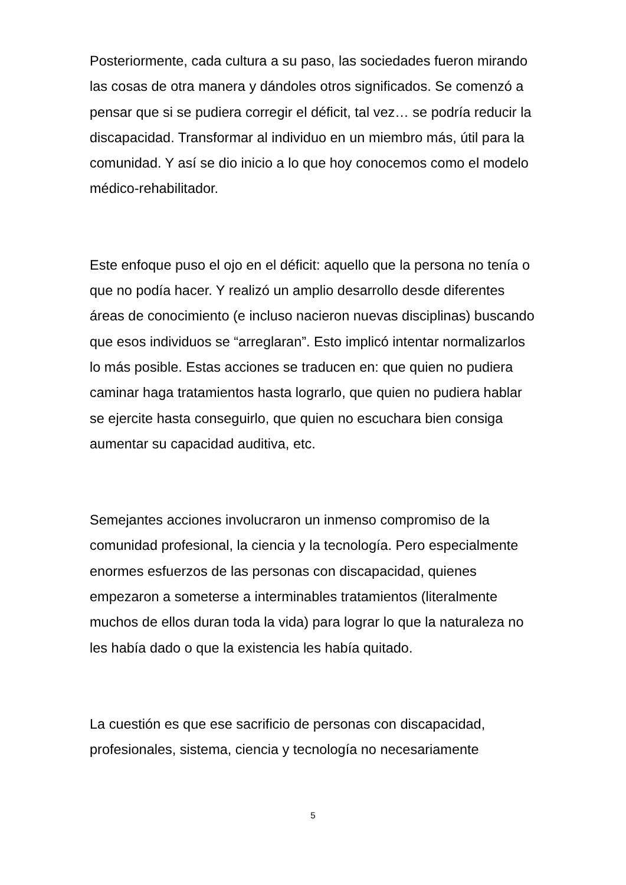Posteriormente, cada cultura a su paso, las sociedades fueron mirando las cosas de otra manera y dándoles otros significados. Se comenzó a pensar que si se pudiera corregir el déficit, tal vez… se podría reducir la discapacidad. Transformar al individuo en un miembro más, útil para la comunidad. Y así se dio inicio a lo que hoy conocemos como el modelo médico-rehabilitador.
Este enfoque puso el ojo en el déficit: aquello que la persona no tenía o que no podía hacer. Y realizó un amplio desarrollo desde diferentes áreas de conocimiento (e incluso nacieron nuevas disciplinas) buscando que esos individuos se “arreglaran”. Esto implicó intentar normalizarlos lo más posible. Estas acciones se traducen en: que quien no pudiera caminar haga tratamientos hasta lograrlo, que quien no pudiera hablar se ejercite hasta conseguirlo, que quien no escuchara bien consiga aumentar su capacidad auditiva, etc.
Semejantes acciones involucraron un inmenso compromiso de la comunidad profesional, la ciencia y la tecnología. Pero especialmente enormes esfuerzos de las personas con discapacidad, quienes empezaron a someterse a interminables tratamientos (literalmente muchos de ellos duran toda la vida) para lograr lo que la naturaleza no les había dado o que la existencia les había quitado.
La cuestión es que ese sacrificio de personas con discapacidad, profesionales, sistema, ciencia y tecnología no necesariamente
5